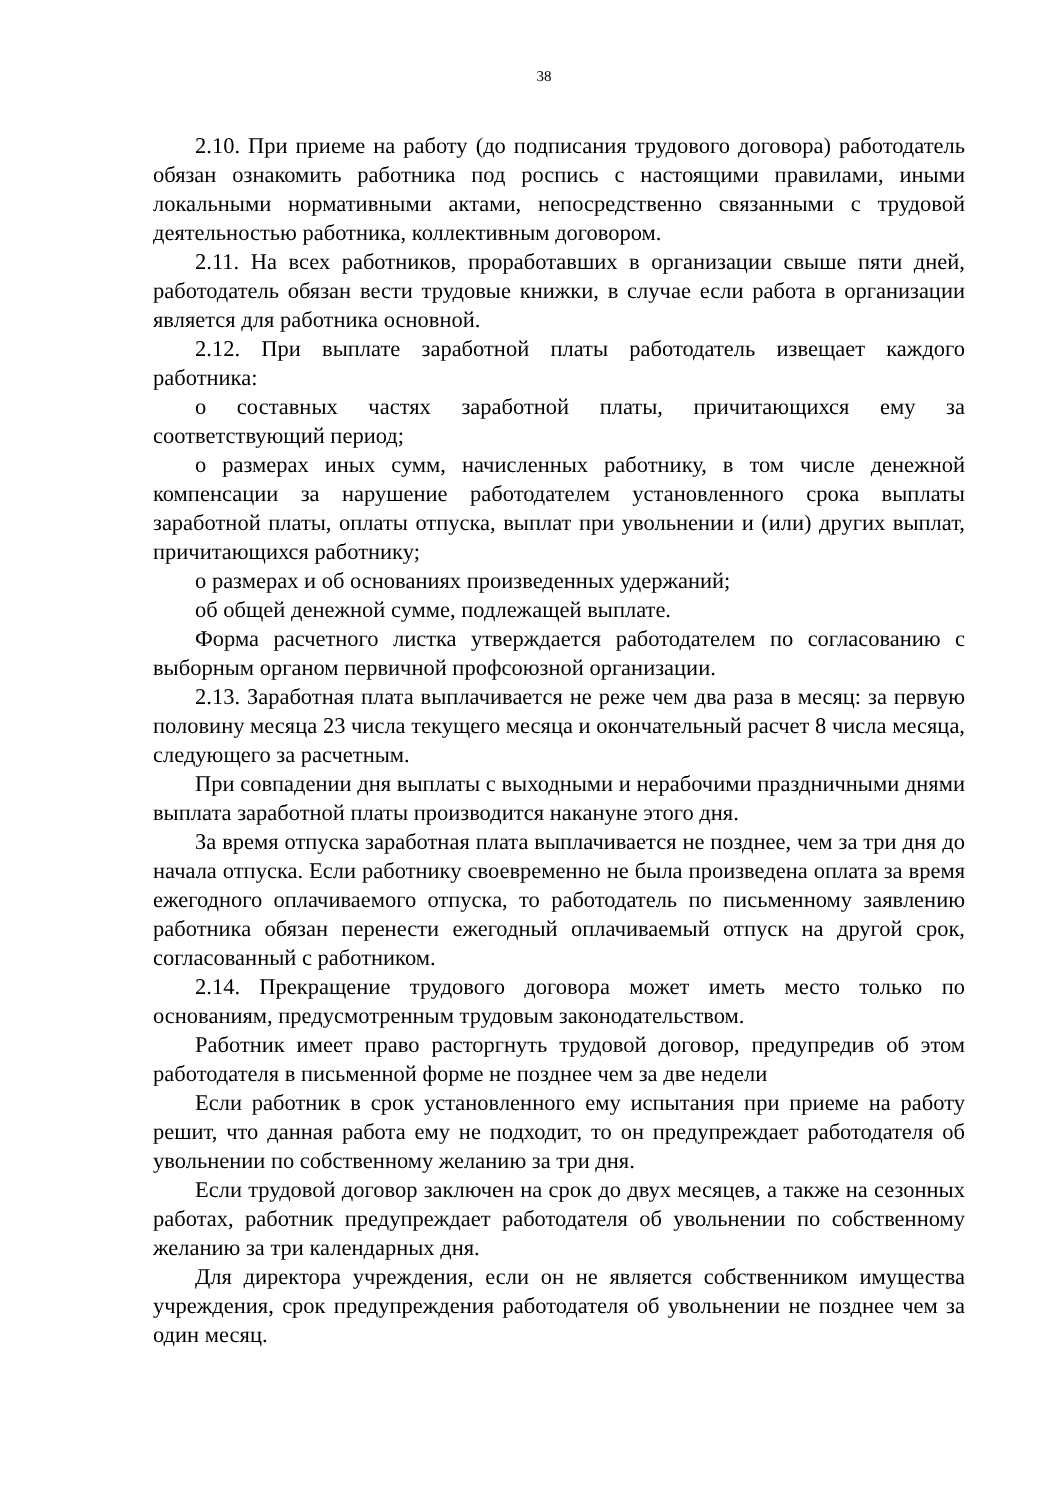38
2.10. При приеме на работу (до подписания трудового договора) работодатель обязан ознакомить работника под роспись с настоящими правилами, иными локальными нормативными актами, непосредственно связанными с трудовой деятельностью работника, коллективным договором.
2.11. На всех работников, проработавших в организации свыше пяти дней, работодатель обязан вести трудовые книжки, в случае если работа в организации является для работника основной.
2.12. При выплате заработной платы работодатель извещает каждого работника:
о составных частях заработной платы, причитающихся ему за соответствующий период;
о размерах иных сумм, начисленных работнику, в том числе денежной компенсации за нарушение работодателем установленного срока выплаты заработной платы, оплаты отпуска, выплат при увольнении и (или) других выплат, причитающихся работнику;
о размерах и об основаниях произведенных удержаний;
об общей денежной сумме, подлежащей выплате.
Форма расчетного листка утверждается работодателем по согласованию с выборным органом первичной профсоюзной организации.
2.13. Заработная плата выплачивается не реже чем два раза в месяц: за первую половину месяца 23 числа текущего месяца и окончательный расчет 8 числа месяца, следующего за расчетным.
При совпадении дня выплаты с выходными и нерабочими праздничными днями выплата заработной платы производится накануне этого дня.
За время отпуска заработная плата выплачивается не позднее, чем за три дня до начала отпуска. Если работнику своевременно не была произведена оплата за время ежегодного оплачиваемого отпуска, то работодатель по письменному заявлению работника обязан перенести ежегодный оплачиваемый отпуск на другой срок, согласованный с работником.
2.14. Прекращение трудового договора может иметь место только по основаниям, предусмотренным трудовым законодательством.
Работник имеет право расторгнуть трудовой договор, предупредив об этом работодателя в письменной форме не позднее чем за две недели
Если работник в срок установленного ему испытания при приеме на работу решит, что данная работа ему не подходит, то он предупреждает работодателя об увольнении по собственному желанию за три дня.
Если трудовой договор заключен на срок до двух месяцев, а также на сезонных работах, работник предупреждает работодателя об увольнении по собственному желанию за три календарных дня.
Для директора учреждения, если он не является собственником имущества учреждения, срок предупреждения работодателя об увольнении не позднее чем за один месяц.